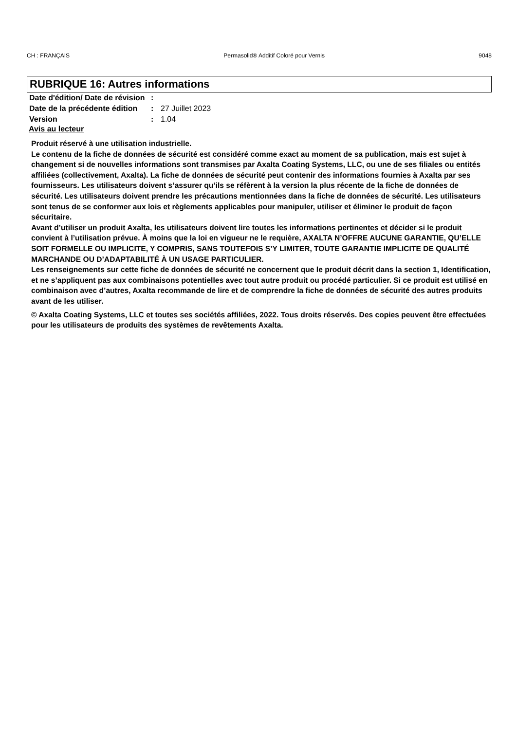CH : FRANÇAIS Permasolid® Additif Coloré pour Vernis 9048
RUBRIQUE 16: Autres informations
| Date d'édition/ Date de révision | : | |
| Date de la précédente édition | : | 27 Juillet 2023 |
| Version | : | 1.04 |
Avis au lecteur
Produit réservé à une utilisation industrielle.
Le contenu de la fiche de données de sécurité est considéré comme exact au moment de sa publication, mais est sujet à changement si de nouvelles informations sont transmises par Axalta Coating Systems, LLC, ou une de ses filiales ou entités affiliées (collectivement, Axalta). La fiche de données de sécurité peut contenir des informations fournies à Axalta par ses fournisseurs. Les utilisateurs doivent s’assurer qu’ils se réfèrent à la version la plus récente de la fiche de données de sécurité. Les utilisateurs doivent prendre les précautions mentionnées dans la fiche de données de sécurité. Les utilisateurs sont tenus de se conformer aux lois et règlements applicables pour manipuler, utiliser et éliminer le produit de façon sécuritaire.
Avant d’utiliser un produit Axalta, les utilisateurs doivent lire toutes les informations pertinentes et décider si le produit convient à l’utilisation prévue. À moins que la loi en vigueur ne le requière, AXALTA N’OFFRE AUCUNE GARANTIE, QU’ELLE SOIT FORMELLE OU IMPLICITE, Y COMPRIS, SANS TOUTEFOIS S’Y LIMITER, TOUTE GARANTIE IMPLICITE DE QUALITÉ MARCHANDE OU D’ADAPTABILITÉ À UN USAGE PARTICULIER.
Les renseignements sur cette fiche de données de sécurité ne concernent que le produit décrit dans la section 1, Identification, et ne s’appliquent pas aux combinaisons potentielles avec tout autre produit ou procédé particulier. Si ce produit est utilisé en combinaison avec d’autres, Axalta recommande de lire et de comprendre la fiche de données de sécurité des autres produits avant de les utiliser.
© Axalta Coating Systems, LLC et toutes ses sociétés affiliées, 2022. Tous droits réservés. Des copies peuvent être effectuées pour les utilisateurs de produits des systèmes de revêtements Axalta.